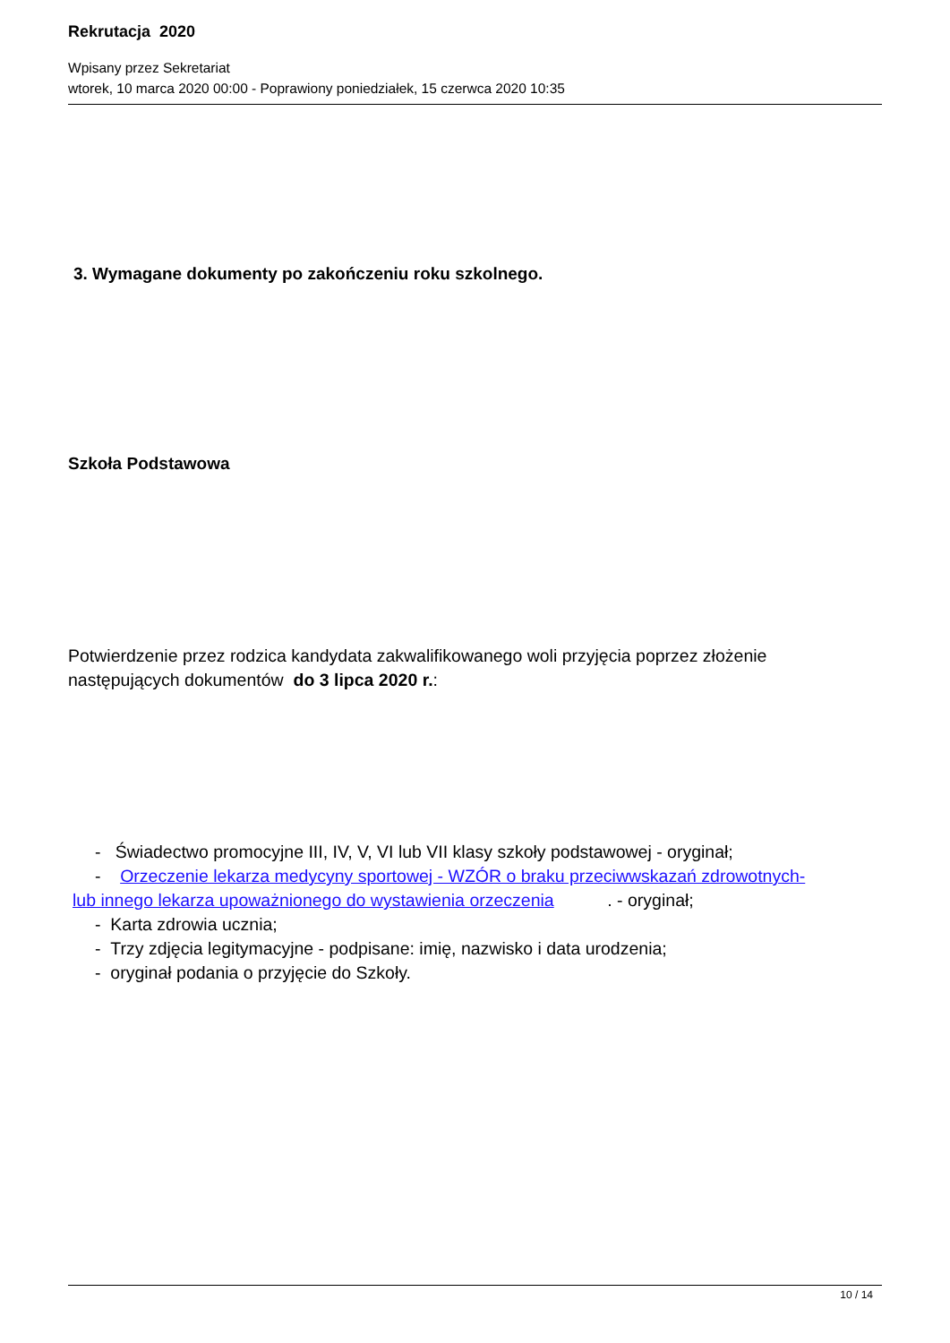Rekrutacja 2020
Wpisany przez Sekretariat
wtorek, 10 marca 2020 00:00 - Poprawiony poniedziałek, 15 czerwca 2020 10:35
3. Wymagane dokumenty po zakończeniu roku szkolnego.
Szkoła Podstawowa
Potwierdzenie przez rodzica kandydata zakwalifikowanego woli przyjęcia poprzez złożenie następujących dokumentów do 3 lipca 2020 r.:
- Świadectwo promocyjne III, IV, V, VI lub VII klasy szkoły podstawowej - oryginał;
- Orzeczenie lekarza medycyny sportowej - WZÓR o braku przeciwwskazań zdrowotnych-
lub innego lekarza upoważnionego do wystawienia orzeczenia . - oryginał;
- Karta zdrowia ucznia;
- Trzy zdjęcia legitymacyjne - podpisane: imię, nazwisko i data urodzenia;
- oryginał podania o przyjęcie do Szkoły.
10 / 14